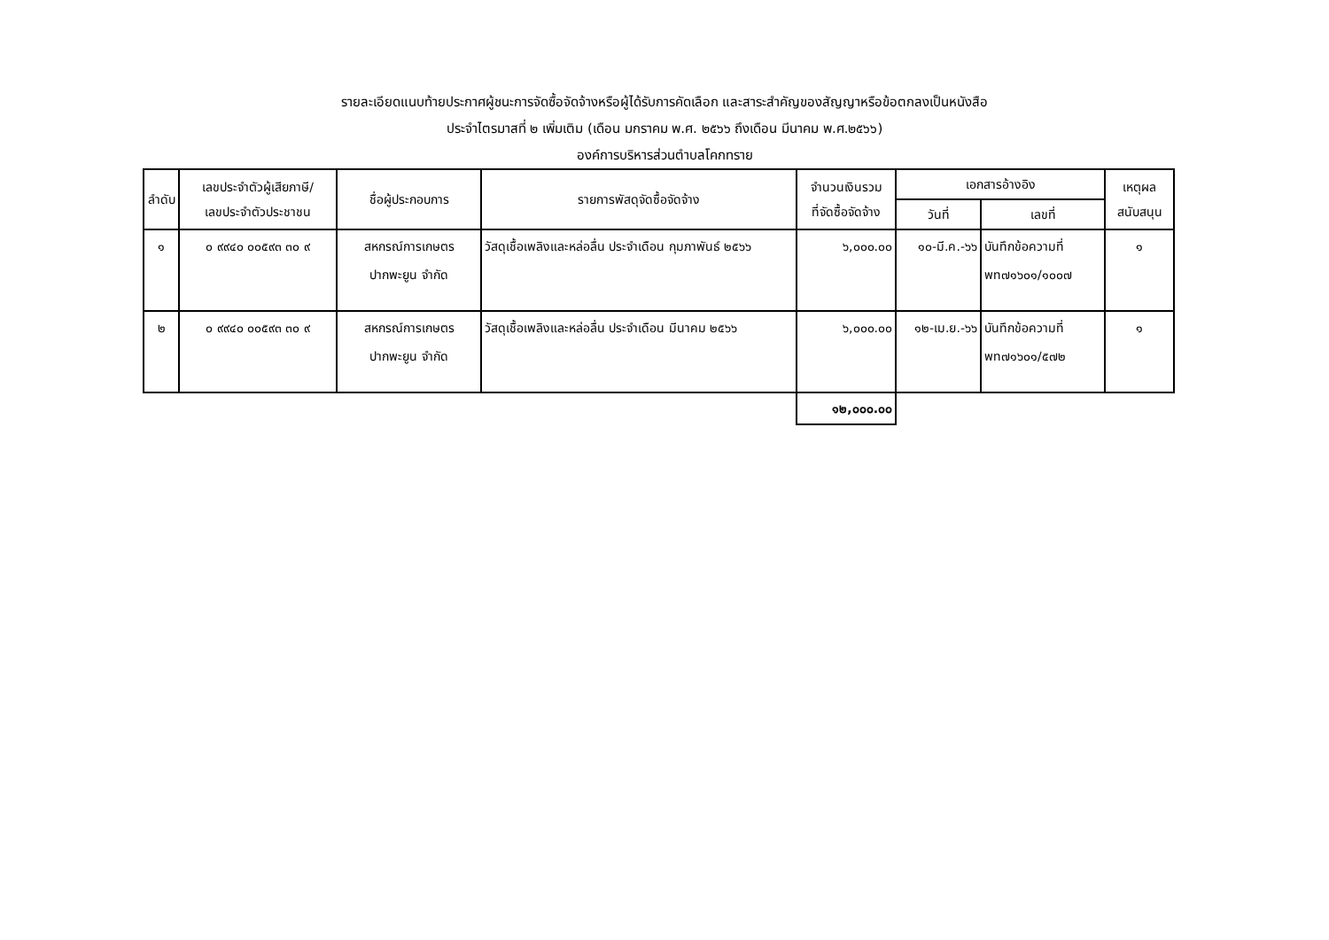รายละเอียดแนบท้ายประกาศผู้ชนะการจัดซื้อจัดจ้างหรือผู้ได้รับการคัดเลือก และสาระสำคัญของสัญญาหรือข้อตกลงเป็นหนังสือ
ประจำไตรมาสที่ ๒ เพิ่มเติม (เดือน มกราคม พ.ศ. ๒๕๖๖ ถึงเดือน มีนาคม พ.ศ.๒๕๖๖)
องค์การบริหารส่วนตำบลโคกทราย
| ลำดับ | เลขประจำตัวผู้เสียภาษี/ เลขประจำตัวประชาชน | ชื่อผู้ประกอบการ | รายการพัสดุจัดซื้อจัดจ้าง | จำนวนเงินรวม ที่จัดซื้อจัดจ้าง | เอกสารอ้างอิง | | เหตุผล สนับสนุน |
| --- | --- | --- | --- | --- | --- | --- | --- |
| | | | | | วันที่ | เลขที่ | |
| ๑ | ๐ ๙๙๔๐ ๐๐๕๙๓ ๓๐ ๙ | สหกรณ์การเกษตร ปากพะยูน จำกัด | วัสดุเชื้อเพลิงและหล่อลื่น ประจำเดือน กุมภาพันธ์ ๒๕๖๖ | ๖,๐๐๐.๐๐ | ๑๐-มี.ค.-๖๖ | บันทึกข้อความที่ พท๗๑๖๐๑/๑๐๐๗ | ๑ |
| ๒ | ๐ ๙๙๔๐ ๐๐๕๙๓ ๓๐ ๙ | สหกรณ์การเกษตร ปากพะยูน จำกัด | วัสดุเชื้อเพลิงและหล่อลื่น ประจำเดือน มีนาคม ๒๕๖๖ | ๖,๐๐๐.๐๐ | ๑๒-เม.ย.-๖๖ | บันทึกข้อความที่ พท๗๑๖๐๑/๕๗๒ | ๑ |
| | | | | ๑๒,๐๐๐.๐๐ | | | |